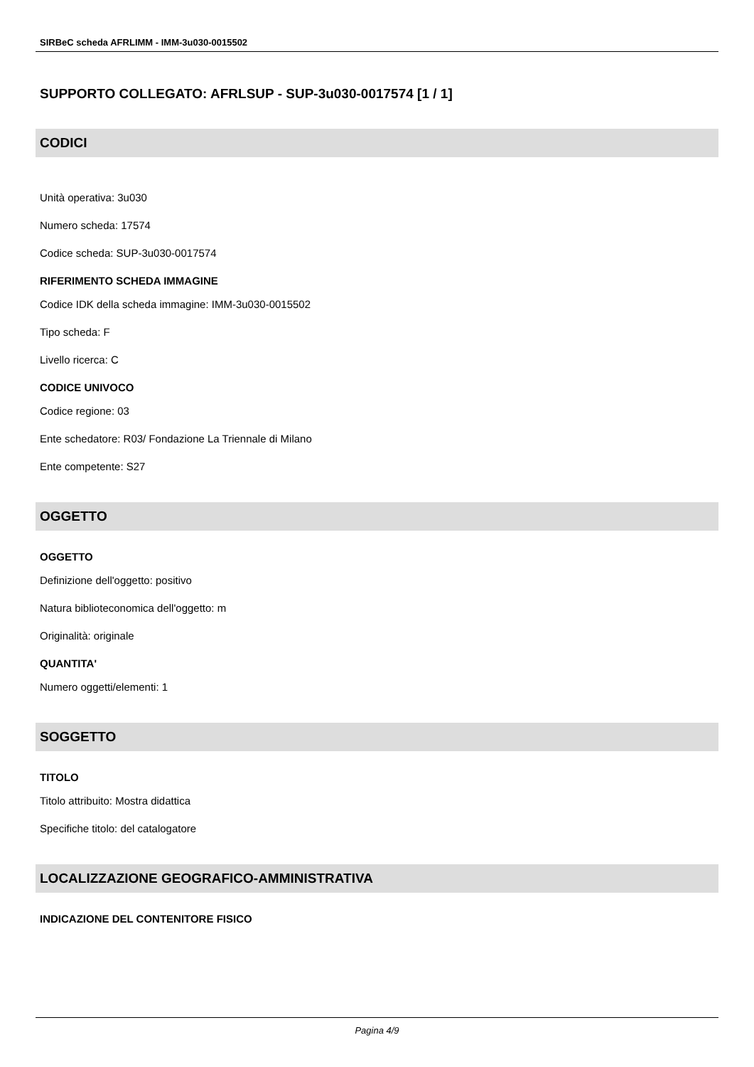SIRBeC scheda AFRLIMM - IMM-3u030-0015502
SUPPORTO COLLEGATO: AFRLSUP - SUP-3u030-0017574 [1 / 1]
CODICI
Unità operativa: 3u030
Numero scheda: 17574
Codice scheda: SUP-3u030-0017574
RIFERIMENTO SCHEDA IMMAGINE
Codice IDK della scheda immagine: IMM-3u030-0015502
Tipo scheda: F
Livello ricerca: C
CODICE UNIVOCO
Codice regione: 03
Ente schedatore: R03/ Fondazione La Triennale di Milano
Ente competente: S27
OGGETTO
OGGETTO
Definizione dell'oggetto: positivo
Natura biblioteconomica dell'oggetto: m
Originalità: originale
QUANTITA'
Numero oggetti/elementi: 1
SOGGETTO
TITOLO
Titolo attribuito: Mostra didattica
Specifiche titolo: del catalogatore
LOCALIZZAZIONE GEOGRAFICO-AMMINISTRATIVA
INDICAZIONE DEL CONTENITORE FISICO
Pagina 4/9